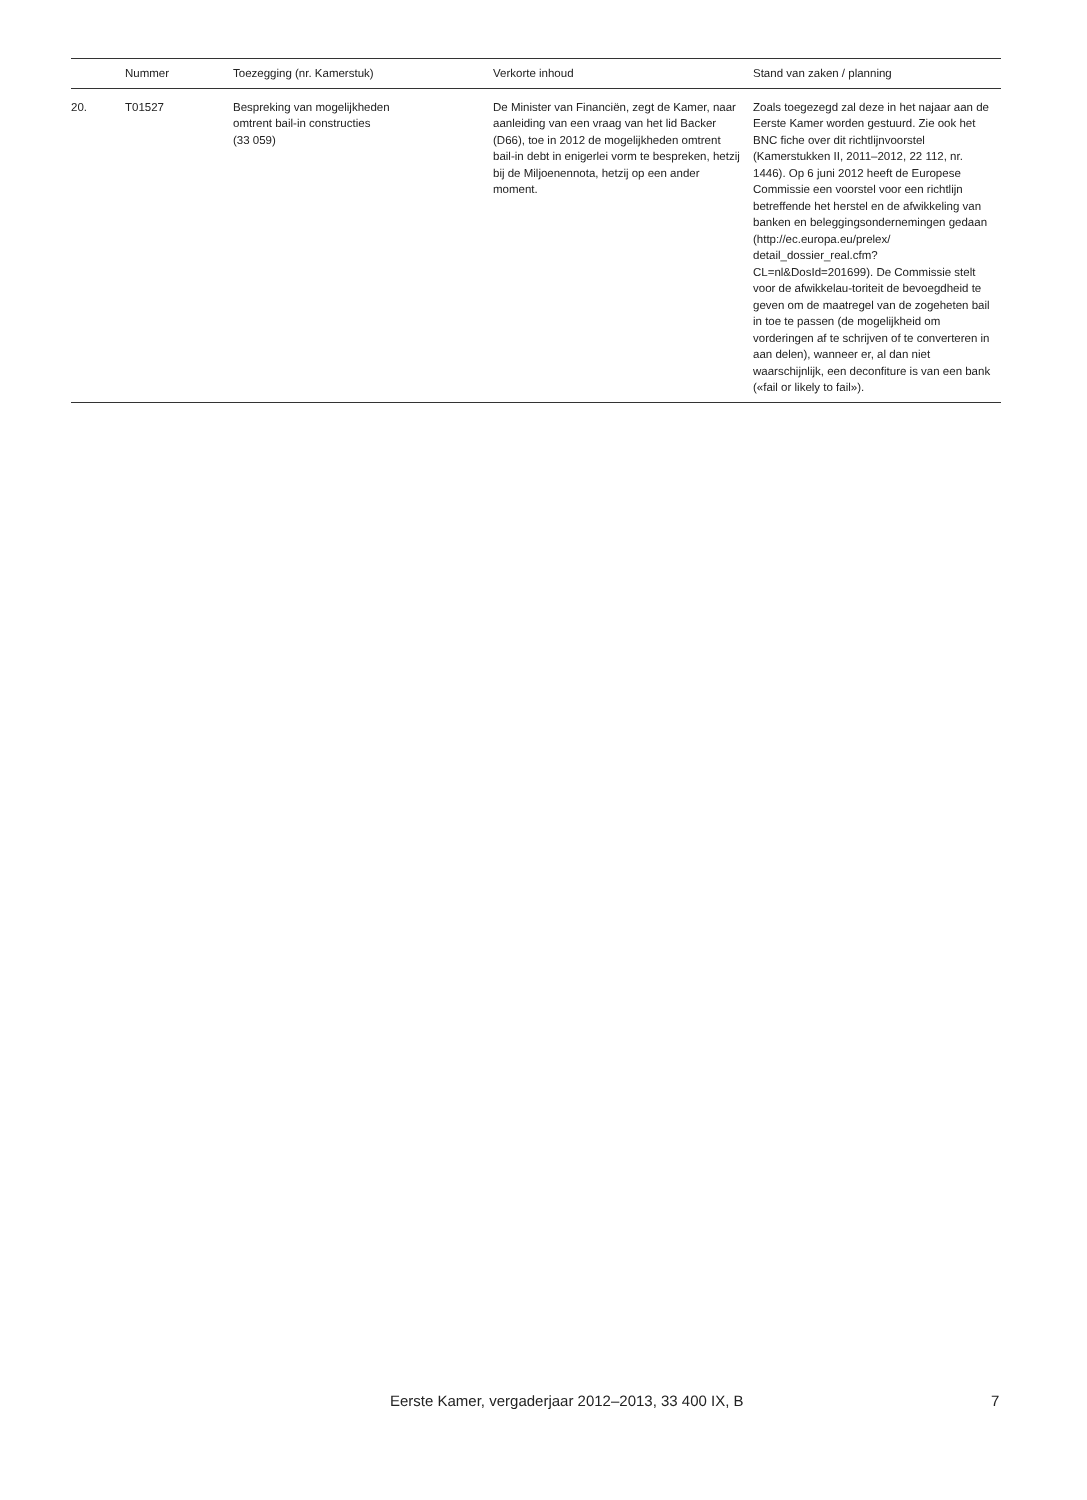| | Nummer | Toezegging (nr. Kamerstuk) | Verkorte inhoud | Stand van zaken / planning |
| --- | --- | --- | --- | --- |
| 20. | T01527 | Bespreking van mogelijkheden omtrent bail-in constructies (33 059) | De Minister van Financiën, zegt de Kamer, naar aanleiding van een vraag van het lid Backer (D66), toe in 2012 de mogelijkheden omtrent bail-in debt in enigerlei vorm te bespreken, hetzij bij de Miljoenennota, hetzij op een ander moment. | Zoals toegezegd zal deze in het najaar aan de Eerste Kamer worden gestuurd. Zie ook het BNC fiche over dit richtlijnvoorstel (Kamerstukken II, 2011–2012, 22 112, nr. 1446). Op 6 juni 2012 heeft de Europese Commissie een voorstel voor een richtlijn betreffende het herstel en de afwikkeling van banken en beleggingsondernemingen gedaan (http://ec.europa.eu/prelex/ detail_dossier_real.cfm?CL=nl&DosId=201699). De Commissie stelt voor de afwikkelau-toriteit de bevoegdheid te geven om de maatregel van de zogeheten bail in toe te passen (de mogelijkheid om vorderingen af te schrijven of te converteren in aan delen), wanneer er, al dan niet waarschijnlijk, een deconfiture is van een bank («fail or likely to fail»). |
Eerste Kamer, vergaderjaar 2012–2013, 33 400 IX, B 7